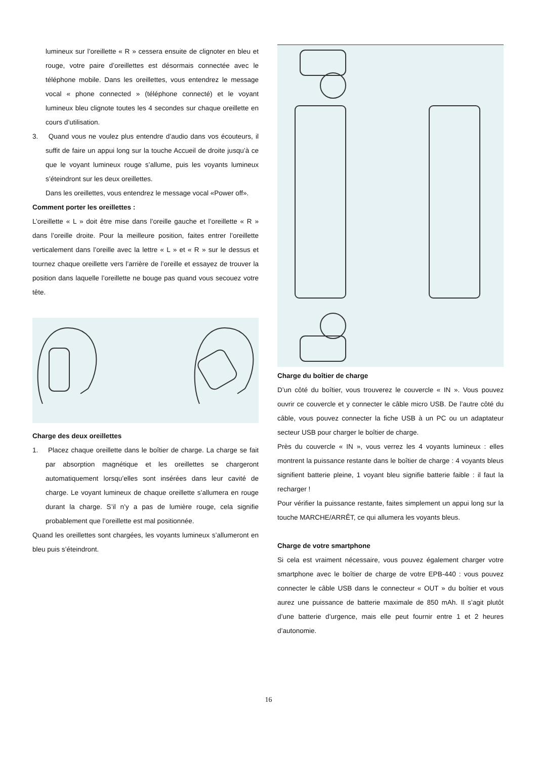lumineux sur l’oreillette « R » cessera ensuite de clignoter en bleu et rouge, votre paire d’oreillettes est désormais connectée avec le téléphone mobile. Dans les oreillettes, vous entendrez le message vocal « phone connected » (téléphone connecté) et le voyant lumineux bleu clignote toutes les 4 secondes sur chaque oreillette en cours d’utilisation.
3. Quand vous ne voulez plus entendre d’audio dans vos écouteurs, il suffit de faire un appui long sur la touche Accueil de droite jusqu’à ce que le voyant lumineux rouge s’allume, puis les voyants lumineux s’éteindront sur les deux oreillettes.
Dans les oreillettes, vous entendrez le message vocal «Power off».
Comment porter les oreillettes :
L’oreillette « L » doit être mise dans l’oreille gauche et l’oreillette « R » dans l’oreille droite. Pour la meilleure position, faites entrer l’oreillette verticalement dans l’oreille avec la lettre « L » et « R » sur le dessus et tournez chaque oreillette vers l’arrière de l’oreille et essayez de trouver la position dans laquelle l’oreillette ne bouge pas quand vous secouez votre tête.
Charge des deux oreillettes
1. Placez chaque oreillette dans le boîtier de charge. La charge se fait par absorption magnétique et les oreillettes se chargeront automatiquement lorsqu’elles sont insérées dans leur cavité de charge. Le voyant lumineux de chaque oreillette s’allumera en rouge durant la charge. S’il n’y a pas de lumière rouge, cela signifie probablement que l’oreillette est mal positionnée.
Quand les oreillettes sont chargées, les voyants lumineux s’allumeront en bleu puis s’éteindront.
Charge du boîtier de charge
D’un côté du boîtier, vous trouverez le couvercle « IN ». Vous pouvez ouvrir ce couvercle et y connecter le câble micro USB. De l’autre côté du câble, vous pouvez connecter la fiche USB à un PC ou un adaptateur secteur USB pour charger le boîtier de charge.
Près du couvercle « IN », vous verrez les 4 voyants lumineux : elles montrent la puissance restante dans le boîtier de charge : 4 voyants bleus signifient batterie pleine, 1 voyant bleu signifie batterie faible : il faut la recharger !
Pour vérifier la puissance restante, faites simplement un appui long sur la touche MARCHE/ARRÊT, ce qui allumera les voyants bleus.
Charge de votre smartphone
Si cela est vraiment nécessaire, vous pouvez également charger votre smartphone avec le boîtier de charge de votre EPB-440 : vous pouvez connecter le câble USB dans le connecteur « OUT » du boîtier et vous aurez une puissance de batterie maximale de 850 mAh. Il s’agit plutôt d’une batterie d’urgence, mais elle peut fournir entre 1 et 2 heures d’autonomie.
16